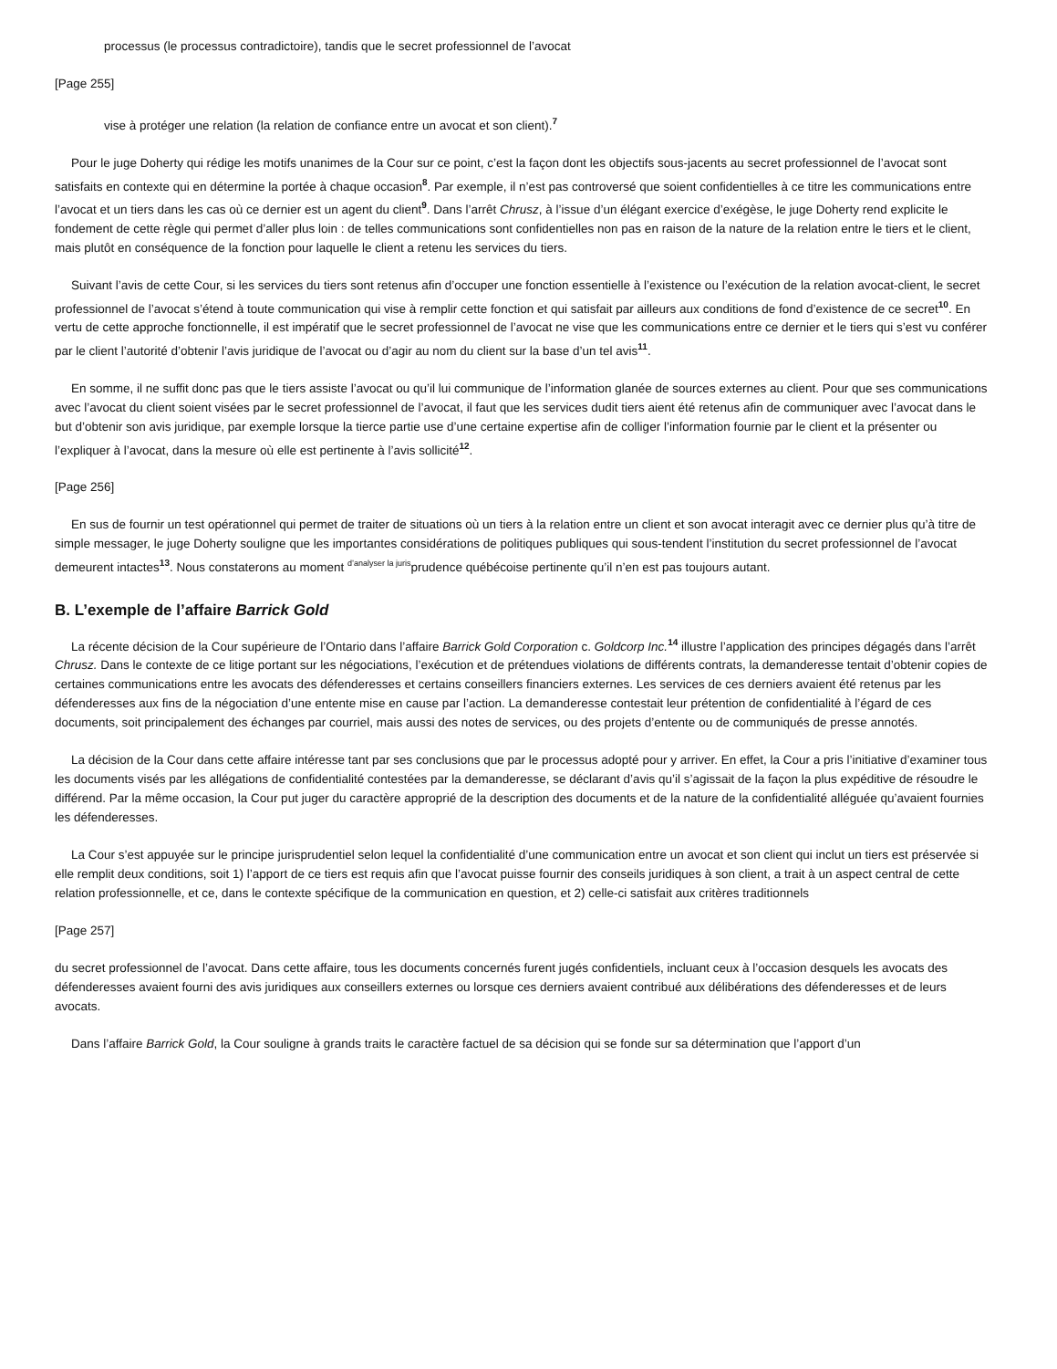processus (le processus contradictoire), tandis que le secret professionnel de l’avocat
[Page 255]
vise à protéger une relation (la relation de confiance entre un avocat et son client).<sup>7</sup>
Pour le juge Doherty qui rédige les motifs unanimes de la Cour sur ce point, c’est la façon dont les objectifs sous-jacents au secret professionnel de l’avocat sont satisfaits en contexte qui en détermine la portée à chaque occasion<sup>8</sup>. Par exemple, il n’est pas controversé que soient confidentielles à ce titre les communications entre l’avocat et un tiers dans les cas où ce dernier est un agent du client<sup>9</sup>. Dans l’arrêt Chrusz, à l’issue d’un élégant exercice d’exégèse, le juge Doherty rend explicite le fondement de cette règle qui permet d’aller plus loin : de telles communications sont confidentielles non pas en raison de la nature de la relation entre le tiers et le client, mais plutôt en conséquence de la fonction pour laquelle le client a retenu les services du tiers.
Suivant l’avis de cette Cour, si les services du tiers sont retenus afin d’occuper une fonction essentielle à l’existence ou l’exécution de la relation avocat-client, le secret professionnel de l’avocat s’étend à toute communication qui vise à remplir cette fonction et qui satisfait par ailleurs aux conditions de fond d’existence de ce secret<sup>10</sup>. En vertu de cette approche fonctionnelle, il est impératif que le secret professionnel de l’avocat ne vise que les communications entre ce dernier et le tiers qui s’est vu conférer par le client l’autorité d’obtenir l’avis juridique de l’avocat ou d’agir au nom du client sur la base d’un tel avis<sup>11</sup>.
En somme, il ne suffit donc pas que le tiers assiste l’avocat ou qu’il lui communique de l’information glanée de sources externes au client. Pour que ses communications avec l’avocat du client soient visées par le secret professionnel de l’avocat, il faut que les services dudit tiers aient été retenus afin de communiquer avec l’avocat dans le but d’obtenir son avis juridique, par exemple lorsque la tierce partie use d’une certaine expertise afin de colliger l’information fournie par le client et la présenter ou l’expliquer à l’avocat, dans la mesure où elle est pertinente à l’avis sollicité<sup>12</sup>.
[Page 256]
En sus de fournir un test opérationnel qui permet de traiter de situations où un tiers à la relation entre un client et son avocat interagit avec ce dernier plus qu’à titre de simple messager, le juge Doherty souligne que les importantes considérations de politiques publiques qui sous-tendent l’institution du secret professionnel de l’avocat demeurent intactes<sup>13</sup>. Nous constaterons au moment d’analyser la jurisprudence québécoise pertinente qu’il n’en est pas toujours autant.
B. L’exemple de l’affaire Barrick Gold
La récente décision de la Cour supérieure de l’Ontario dans l’affaire Barrick Gold Corporation c. Goldcorp Inc.<sup>14</sup> illustre l’application des principes dégagés dans l’arrêt Chrusz. Dans le contexte de ce litige portant sur les négociations, l’exécution et de prétendues violations de différents contrats, la demanderesse tentait d’obtenir copies de certaines communications entre les avocats des défenderesses et certains conseillers financiers externes. Les services de ces derniers avaient été retenus par les défenderesses aux fins de la négociation d’une entente mise en cause par l’action. La demanderesse contestait leur prétention de confidentialité à l’égard de ces documents, soit principalement des échanges par courriel, mais aussi des notes de services, ou des projets d’entente ou de communiqués de presse annotés.
La décision de la Cour dans cette affaire intéresse tant par ses conclusions que par le processus adopté pour y arriver. En effet, la Cour a pris l’initiative d’examiner tous les documents visés par les allégations de confidentialité contestées par la demanderesse, se déclarant d’avis qu’il s’agissait de la façon la plus expéditive de résoudre le différend. Par la même occasion, la Cour put juger du caractère approprié de la description des documents et de la nature de la confidentialité alléguée qu’avaient fournies les défenderesses.
La Cour s’est appuyée sur le principe jurisprudentiel selon lequel la confidentialité d’une communication entre un avocat et son client qui inclut un tiers est préservée si elle remplit deux conditions, soit 1) l’apport de ce tiers est requis afin que l’avocat puisse fournir des conseils juridiques à son client, a trait à un aspect central de cette relation professionnelle, et ce, dans le contexte spécifique de la communication en question, et 2) celle-ci satisfait aux critères traditionnels
[Page 257]
du secret professionnel de l’avocat. Dans cette affaire, tous les documents concernés furent jugés confidentiels, incluant ceux à l’occasion desquels les avocats des défenderesses avaient fourni des avis juridiques aux conseillers externes ou lorsque ces derniers avaient contribué aux délibérations des défenderesses et de leurs avocats.
Dans l’affaire Barrick Gold, la Cour souligne à grands traits le caractère factuel de sa décision qui se fonde sur sa détermination que l’apport d’un